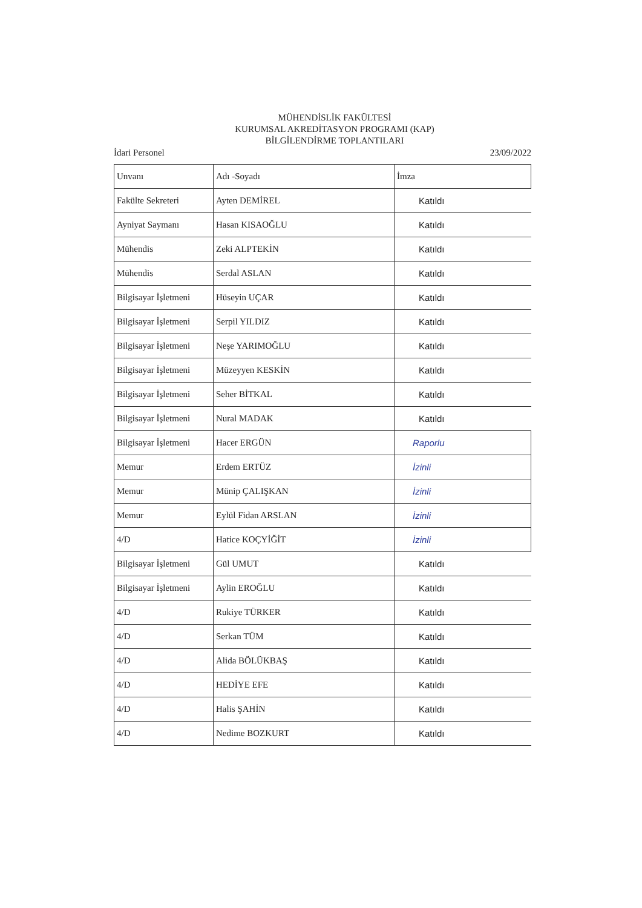MÜHENDİSLİK FAKÜLTESİ
KURUMSAL AKREDİTASYON PROGRAMI (KAP)
BİLGİLENDİRME TOPLANTILARI
İdari Personel 23/09/2022
| Unvanı | Adı -Soyadı | İmza |
| Fakülte Sekreteri | Ayten DEMİREL | Katıldı |
| Ayniyat Saymanı | Hasan KISAOĞLU | Katıldı |
| Mühendis | Zeki ALPTEKİN | Katıldı |
| Mühendis | Serdal ASLAN | Katıldı |
| Bilgisayar İşletmeni | Hüseyin UÇAR | Katıldı |
| Bilgisayar İşletmeni | Serpil YILDIZ | Katıldı |
| Bilgisayar İşletmeni | Neşe YARIMOĞLU | Katıldı |
| Bilgisayar İşletmeni | Müzeyyen KESKİN | Katıldı |
| Bilgisayar İşletmeni | Seher BİTKAL | Katıldı |
| Bilgisayar İşletmeni | Nural MADAK | Katıldı |
| Bilgisayar İşletmeni | Hacer ERGÜN | Raporlu |
| Memur | Erdem ERTÜZ | İzinli |
| Memur | Münip ÇALIŞKAN | İzinli |
| Memur | Eylül Fidan ARSLAN | İzinli |
| 4/D | Hatice KOÇYİĞİT | İzinli |
| Bilgisayar İşletmeni | Gül UMUT | Katıldı |
| Bilgisayar İşletmeni | Aylin EROĞLU | Katıldı |
| 4/D | Rukiye TÜRKER | Katıldı |
| 4/D | Serkan TÜM | Katıldı |
| 4/D | Alida BÖLÜKBAŞ | Katıldı |
| 4/D | HEDİYE EFE | Katıldı |
| 4/D | Halis ŞAHİN | Katıldı |
| 4/D | Nedime BOZKURT | Katıldı |